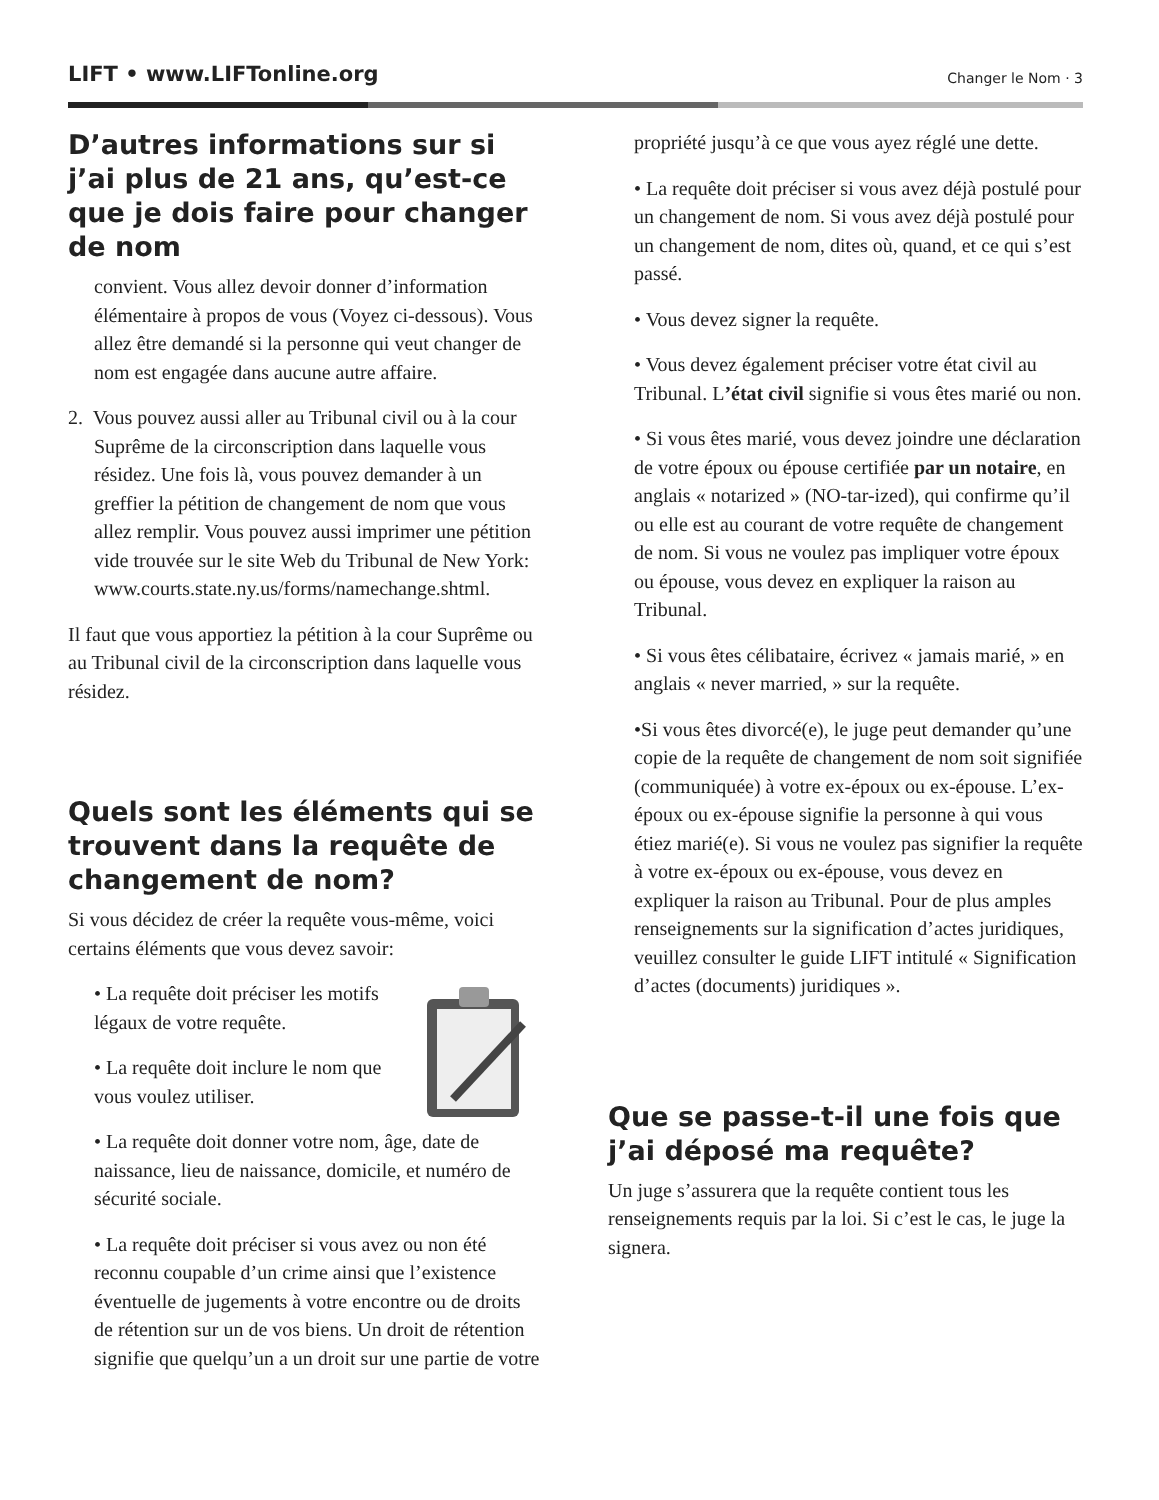LIFT • www.LIFTonline.org
Changer le Nom · 3
D’autres informations sur si j’ai plus de 21 ans, qu’est-ce que je dois faire pour changer de nom
convient. Vous allez devoir donner d’information élémentaire à propos de vous (Voyez ci-dessous). Vous allez être demandé si la personne qui veut changer de nom est engagée dans aucune autre affaire.
2. Vous pouvez aussi aller au Tribunal civil ou à la cour Suprême de la circonscription dans laquelle vous résidez. Une fois là, vous pouvez demander à un greffier la pétition de changement de nom que vous allez remplir. Vous pouvez aussi imprimer une pétition vide trouvée sur le site Web du Tribunal de New York: www.courts.state.ny.us/forms/namechange.shtml.
Il faut que vous apportiez la pétition à la cour Suprême ou au Tribunal civil de la circonscription dans laquelle vous résidez.
Quels sont les éléments qui se trouvent dans la requête de changement de nom?
Si vous décidez de créer la requête vous-même, voici certains éléments que vous devez savoir:
• La requête doit préciser les motifs légaux de votre requête.
• La requête doit inclure le nom que vous voulez utiliser.
• La requête doit donner votre nom, âge, date de naissance, lieu de naissance, domicile, et numéro de sécurité sociale.
• La requête doit préciser si vous avez ou non été reconnu coupable d’un crime ainsi que l’existence éventuelle de jugements à votre encontre ou de droits de rétention sur un de vos biens. Un droit de rétention signifie que quelqu’un a un droit sur une partie de votre
propriété jusqu’à ce que vous ayez réglé une dette.
• La requête doit préciser si vous avez déjà postulé pour un changement de nom. Si vous avez déjà postulé pour un changement de nom, dites où, quand, et ce qui s’est passé.
• Vous devez signer la requête.
• Vous devez également préciser votre état civil au Tribunal. L’état civil signifie si vous êtes marié ou non.
• Si vous êtes marié, vous devez joindre une déclaration de votre époux ou épouse certifiée par un notaire, en anglais « notarized » (NO-tar-ized), qui confirme qu’il ou elle est au courant de votre requête de changement de nom. Si vous ne voulez pas impliquer votre époux ou épouse, vous devez en expliquer la raison au Tribunal.
• Si vous êtes célibataire, écrivez « jamais marié, » en anglais « never married, » sur la requête.
•Si vous êtes divorcé(e), le juge peut demander qu’une copie de la requête de changement de nom soit signifiée (communiquée) à votre ex-époux ou ex-épouse. L’ex-époux ou ex-épouse signifie la personne à qui vous étiez marié(e). Si vous ne voulez pas signifier la requête à votre ex-époux ou ex-épouse, vous devez en expliquer la raison au Tribunal. Pour de plus amples renseignements sur la signification d’actes juridiques, veuillez consulter le guide LIFT intitulé « Signification d’actes (documents) juridiques ».
Que se passe-t-il une fois que j’ai déposé ma requête?
Un juge s’assurera que la requête contient tous les renseignements requis par la loi. Si c’est le cas, le juge la signera.